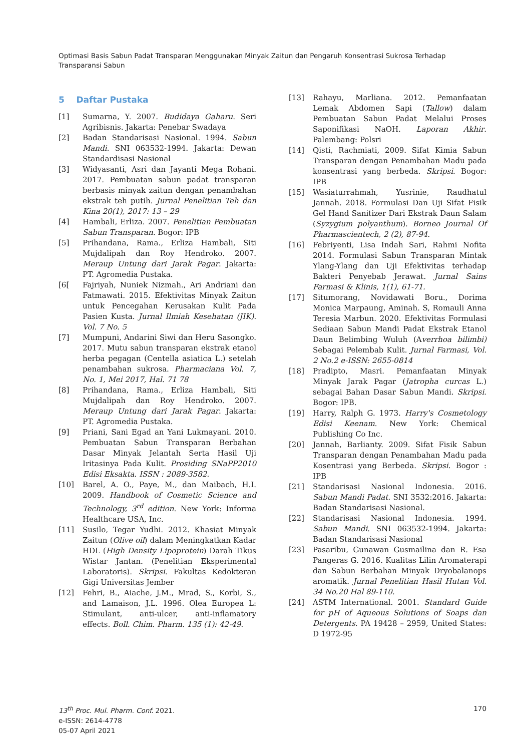Optimasi Basis Sabun Padat Transparan Menggunakan Minyak Zaitun dan Pengaruh Konsentrasi Sukrosa Terhadap Transparansi Sabun
5 Daftar Pustaka
[1] Sumarna, Y. 2007. Budidaya Gaharu. Seri Agribisnis. Jakarta: Penebar Swadaya
[2] Badan Standarisasi Nasional. 1994. Sabun Mandi. SNI 063532-1994. Jakarta: Dewan Standardisasi Nasional
[3] Widyasanti, Asri dan Jayanti Mega Rohani. 2017. Pembuatan sabun padat transparan berbasis minyak zaitun dengan penambahan ekstrak teh putih. Jurnal Penelitian Teh dan Kina 20(1), 2017: 13 – 29
[4] Hambali, Erliza. 2007. Penelitian Pembuatan Sabun Transparan. Bogor: IPB
[5] Prihandana, Rama., Erliza Hambali, Siti Mujdalipah dan Roy Hendroko. 2007. Meraup Untung dari Jarak Pagar. Jakarta: PT. Agromedia Pustaka.
[6[Fajriyah, Nuniek Nizmah., Ari Andriani dan Fatmawati. 2015. Efektivitas Minyak Zaitun untuk Pencegahan Kerusakan Kulit Pada Pasien Kusta. Jurnal Ilmiah Kesehatan (JIK). Vol. 7 No. 5
[7] Mumpuni, Andarini Siwi dan Heru Sasongko. 2017. Mutu sabun transparan ekstrak etanol herba pegagan (Centella asiatica L.) setelah penambahan sukrosa. Pharmaciana Vol. 7, No. 1, Mei 2017, Hal. 71 78
[8] Prihandana, Rama., Erliza Hambali, Siti Mujdalipah dan Roy Hendroko. 2007. Meraup Untung dari Jarak Pagar. Jakarta: PT. Agromedia Pustaka.
[9] Priani, Sani Egad an Yani Lukmayani. 2010. Pembuatan Sabun Transparan Berbahan Dasar Minyak Jelantah Serta Hasil Uji Iritasinya Pada Kulit. Prosiding SNaPP2010 Edisi Eksakta. ISSN : 2089-3582.
[10] Barel, A. O., Paye, M., dan Maibach, H.I. 2009. Handbook of Cosmetic Science and Technology, 3<sup>rd</sup> edition. New York: Informa Healthcare USA, Inc.
[11] Susilo, Tegar Yudhi. 2012. Khasiat Minyak Zaitun (Olive oil) dalam Meningkatkan Kadar HDL (High Density Lipoprotein) Darah Tikus Wistar Jantan. (Penelitian Eksperimental Laboratoris). Skripsi. Fakultas Kedokteran Gigi Universitas Jember
[12] Fehri, B., Aiache, J.M., Mrad, S., Korbi, S., and Lamaison, J.L. 1996. Olea Europea L: Stimulant, anti-ulcer, anti-inflamatory effects. Boll. Chim. Pharm. 135 (1): 42-49.
[13] Rahayu, Marliana. 2012. Pemanfaatan Lemak Abdomen Sapi (Tallow) dalam Pembuatan Sabun Padat Melalui Proses Saponifikasi NaOH. Laporan Akhir. Palembang: Polsri
[14] Qisti, Rachmiati, 2009. Sifat Kimia Sabun Transparan dengan Penambahan Madu pada konsentrasi yang berbeda. Skripsi. Bogor: IPB
[15] Wasiaturrahmah, Yusrinie, Raudhatul Jannah. 2018. Formulasi Dan Uji Sifat Fisik Gel Hand Sanitizer Dari Ekstrak Daun Salam (Syzygium polyanthum). Borneo Journal Of Pharmascientech, 2 (2), 87-94.
[16] Febriyenti, Lisa Indah Sari, Rahmi Nofita 2014. Formulasi Sabun Transparan Mintak Ylang-Ylang dan Uji Efektivitas terhadap Bakteri Penyebab Jerawat. Jurnal Sains Farmasi & Klinis, 1(1), 61-71.
[17] Situmorang, Novidawati Boru., Dorima Monica Marpaung, Aminah. S, Romauli Anna Teresia Marbun. 2020. Efektivitas Formulasi Sediaan Sabun Mandi Padat Ekstrak Etanol Daun Belimbing Wuluh (Averrhoa bilimbi) Sebagai Pelembab Kulit. Jurnal Farmasi, Vol. 2 No.2 e-ISSN: 2655-0814
[18] Pradipto, Masri. Pemanfaatan Minyak Minyak Jarak Pagar (Jatropha curcas L.) sebagai Bahan Dasar Sabun Mandi. Skripsi. Bogor: IPB.
[19] Harry, Ralph G. 1973. Harry's Cosmetology Edisi Keenam. New York: Chemical Publishing Co Inc.
[20] Jannah, Barlianty. 2009. Sifat Fisik Sabun Transparan dengan Penambahan Madu pada Kosentrasi yang Berbeda. Skripsi. Bogor : IPB
[21] Standarisasi Nasional Indonesia. 2016. Sabun Mandi Padat. SNI 3532:2016. Jakarta: Badan Standarisasi Nasional.
[22] Standarisasi Nasional Indonesia. 1994. Sabun Mandi. SNI 063532-1994. Jakarta: Badan Standarisasi Nasional
[23] Pasaribu, Gunawan Gusmailina dan R. Esa Pangeras G. 2016. Kualitas Lilin Aromaterapi dan Sabun Berbahan Minyak Dryobalanops aromatik. Jurnal Penelitian Hasil Hutan Vol. 34 No.20 Hal 89-110.
[24] ASTM International. 2001. Standard Guide for pH of Aqueous Solutions of Soaps dan Detergents. PA 19428 – 2959, United States: D 1972-95
13<sup>th</sup> Proc. Mul. Pharm. Conf. 2021.
e-ISSN: 2614-4778
05-07 April 2021
170